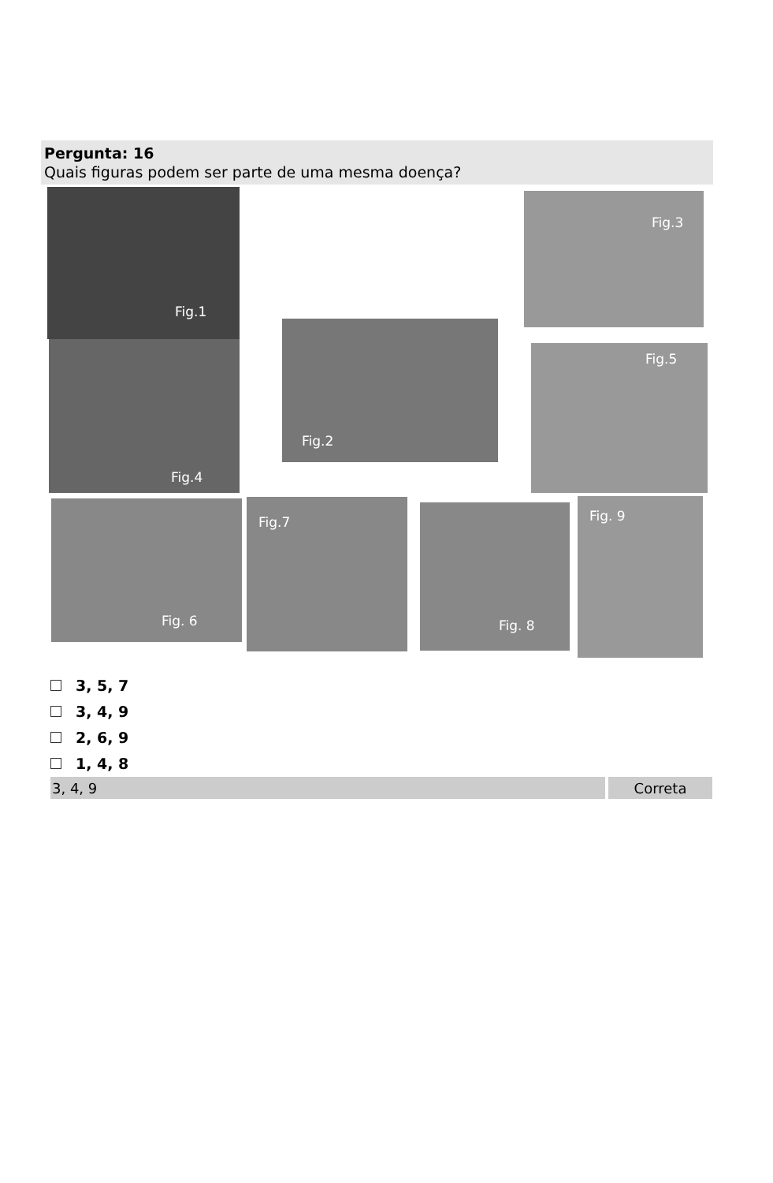Pergunta: 16
Quais figuras podem ser parte de uma mesma doença?
Fig.1 Fig.3
Fig.4
Fig.2
Fig.5
Fig. 6 Fig.7 Fig. 8 Fig. 9
3, 5, 7
3, 4, 9
2, 6, 9
1, 4, 8
| 3, 4, 9 | Correta |